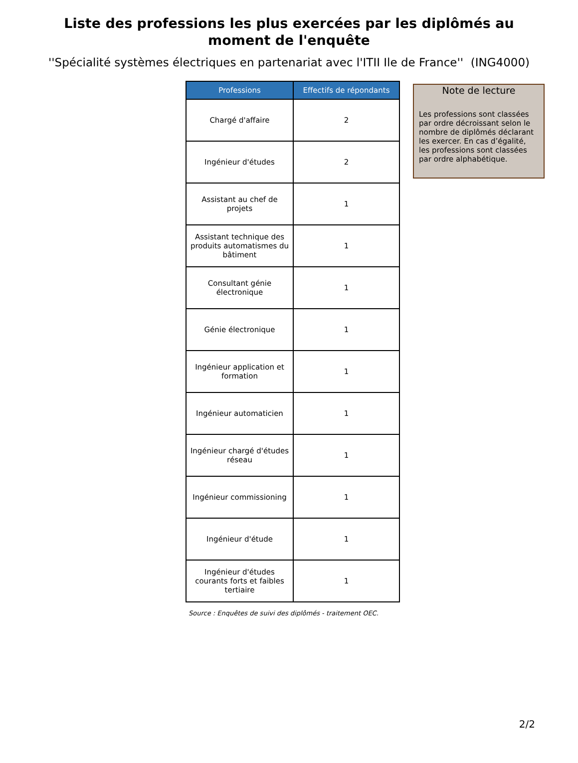Liste des professions les plus exercées par les diplômés au moment de l'enquête
''Spécialité systèmes électriques en partenariat avec l'ITII Ile de France'' (ING4000)
| Professions | Effectifs de répondants |
| --- | --- |
| Chargé d'affaire | 2 |
| Ingénieur d'études | 2 |
| Assistant au chef de projets | 1 |
| Assistant technique des produits automatismes du bâtiment | 1 |
| Consultant génie électronique | 1 |
| Génie électronique | 1 |
| Ingénieur application et formation | 1 |
| Ingénieur automaticien | 1 |
| Ingénieur chargé d'études réseau | 1 |
| Ingénieur commissioning | 1 |
| Ingénieur d'étude | 1 |
| Ingénieur d'études courants forts et faibles tertiaire | 1 |
Note de lecture
Les professions sont classées par ordre décroissant selon le nombre de diplômés déclarant les exercer. En cas d’égalité, les professions sont classées par ordre alphabétique.
Source : Enquêtes de suivi des diplômés - traitement OEC.
2/2